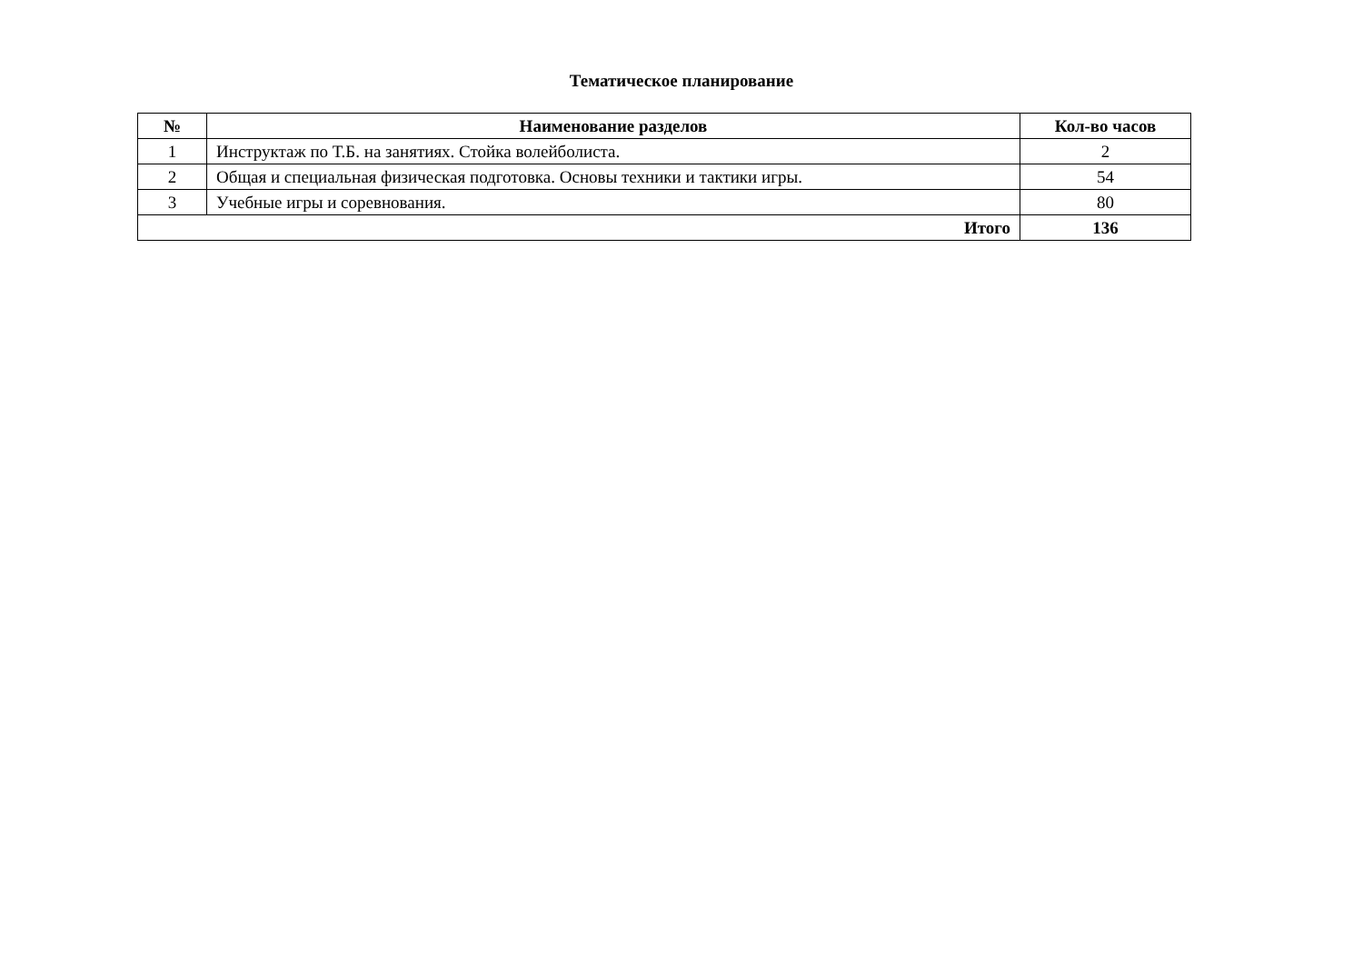Тематическое планирование
| № | Наименование разделов | Кол-во часов |
| --- | --- | --- |
| 1 | Инструктаж по Т.Б. на занятиях. Стойка волейболиста. | 2 |
| 2 | Общая и специальная физическая подготовка. Основы техники и тактики игры. | 54 |
| 3 | Учебные игры и соревнования. | 80 |
| Итого | | 136 |